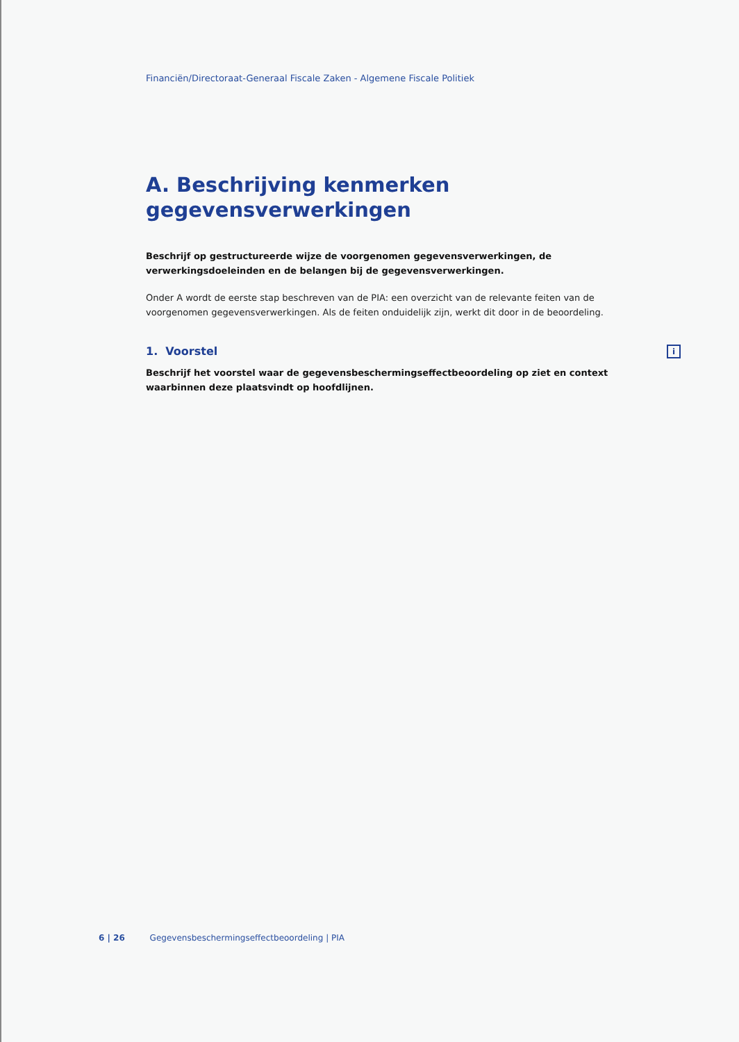Financiën/Directoraat-Generaal Fiscale Zaken - Algemene Fiscale Politiek
A. Beschrijving kenmerken gegevensverwerkingen
Beschrijf op gestructureerde wijze de voorgenomen gegevensverwerkingen, de verwerkingsdoeleinden en de belangen bij de gegevensverwerkingen.
Onder A wordt de eerste stap beschreven van de PIA: een overzicht van de relevante feiten van de voorgenomen gegevensverwerkingen. Als de feiten onduidelijk zijn, werkt dit door in de beoordeling.
1. Voorstel i
Beschrijf het voorstel waar de gegevensbeschermingseffectbeoordeling op ziet en context waarbinnen deze plaatsvindt op hoofdlijnen.
6 | 26 Gegevensbeschermingseffectbeoordeling | PIA